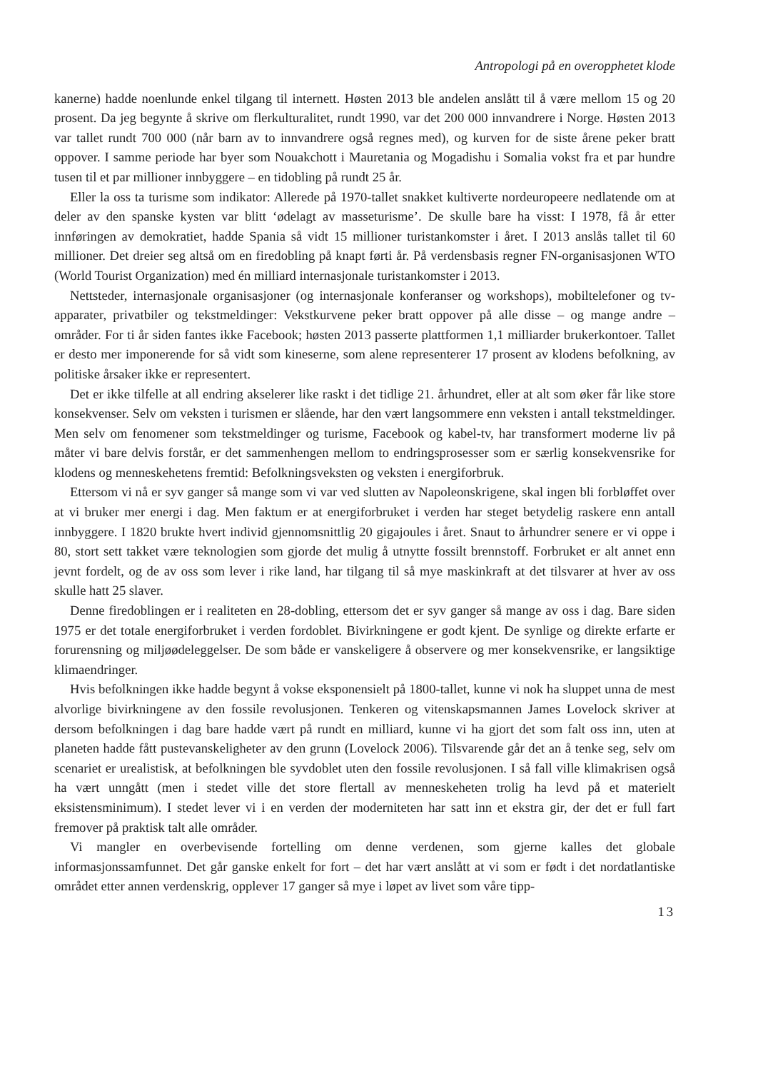Antropologi på en overopphetet klode
kanerne) hadde noenlunde enkel tilgang til internett. Høsten 2013 ble andelen anslått til å være mellom 15 og 20 prosent. Da jeg begynte å skrive om flerkulturalitet, rundt 1990, var det 200 000 innvandrere i Norge. Høsten 2013 var tallet rundt 700 000 (når barn av to innvandrere også regnes med), og kurven for de siste årene peker bratt oppover. I samme periode har byer som Nouakchott i Mauretania og Mogadishu i Somalia vokst fra et par hundre tusen til et par millioner innbyggere – en tidobling på rundt 25 år.
Eller la oss ta turisme som indikator: Allerede på 1970-tallet snakket kultiverte nordeuropeere nedlatende om at deler av den spanske kysten var blitt ‘ødelagt av masseturisme’. De skulle bare ha visst: I 1978, få år etter innføringen av demokratiet, hadde Spania så vidt 15 millioner turistankomster i året. I 2013 anslås tallet til 60 millioner. Det dreier seg altså om en firedobling på knapt førti år. På verdensbasis regner FN-organisasjonen WTO (World Tourist Organization) med én milliard internasjonale turistankomster i 2013.
Nettsteder, internasjonale organisasjoner (og internasjonale konferanser og workshops), mobiltelefoner og tv-apparater, privatbiler og tekstmeldinger: Vekstkurvene peker bratt oppover på alle disse – og mange andre – områder. For ti år siden fantes ikke Facebook; høsten 2013 passerte plattformen 1,1 milliarder brukerkontoer. Tallet er desto mer imponerende for så vidt som kineserne, som alene representerer 17 prosent av klodens befolkning, av politiske årsaker ikke er representert.
Det er ikke tilfelle at all endring akselerer like raskt i det tidlige 21. århundret, eller at alt som øker får like store konsekvenser. Selv om veksten i turismen er slående, har den vært langsommere enn veksten i antall tekstmeldinger. Men selv om fenomener som tekstmeldinger og turisme, Facebook og kabel-tv, har transformert moderne liv på måter vi bare delvis forstår, er det sammenhengen mellom to endringsprosesser som er særlig konsekvensrike for klodens og menneskehetens fremtid: Befolkningsveksten og veksten i energiforbruk.
Ettersom vi nå er syv ganger så mange som vi var ved slutten av Napoleonskrigene, skal ingen bli forbløffet over at vi bruker mer energi i dag. Men faktum er at energiforbruket i verden har steget betydelig raskere enn antall innbyggere. I 1820 brukte hvert individ gjennomsnittlig 20 gigajoules i året. Snaut to århundrer senere er vi oppe i 80, stort sett takket være teknologien som gjorde det mulig å utnytte fossilt brennstoff. Forbruket er alt annet enn jevnt fordelt, og de av oss som lever i rike land, har tilgang til så mye maskinkraft at det tilsvarer at hver av oss skulle hatt 25 slaver.
Denne firedoblingen er i realiteten en 28-dobling, ettersom det er syv ganger så mange av oss i dag. Bare siden 1975 er det totale energiforbruket i verden fordoblet. Bivirkningene er godt kjent. De synlige og direkte erfarte er forurensning og miljøødeleggelser. De som både er vanskeligere å observere og mer konsekvensrike, er langsiktige klimaendringer.
Hvis befolkningen ikke hadde begynt å vokse eksponensielt på 1800-tallet, kunne vi nok ha sluppet unna de mest alvorlige bivirkningene av den fossile revolusjonen. Tenkeren og vitenskapsmannen James Lovelock skriver at dersom befolkningen i dag bare hadde vært på rundt en milliard, kunne vi ha gjort det som falt oss inn, uten at planeten hadde fått pustevanskeligheter av den grunn (Lovelock 2006). Tilsvarende går det an å tenke seg, selv om scenariet er urealistisk, at befolkningen ble syvdoblet uten den fossile revolusjonen. I så fall ville klimakrisen også ha vært unngått (men i stedet ville det store flertall av menneskeheten trolig ha levd på et materielt eksistensminimum). I stedet lever vi i en verden der moderniteten har satt inn et ekstra gir, der det er full fart fremover på praktisk talt alle områder.
Vi mangler en overbevisende fortelling om denne verdenen, som gjerne kalles det globale informasjonssamfunnet. Det går ganske enkelt for fort – det har vært anslått at vi som er født i det nordatlantiske området etter annen verdenskrig, opplever 17 ganger så mye i løpet av livet som våre tipp-
13